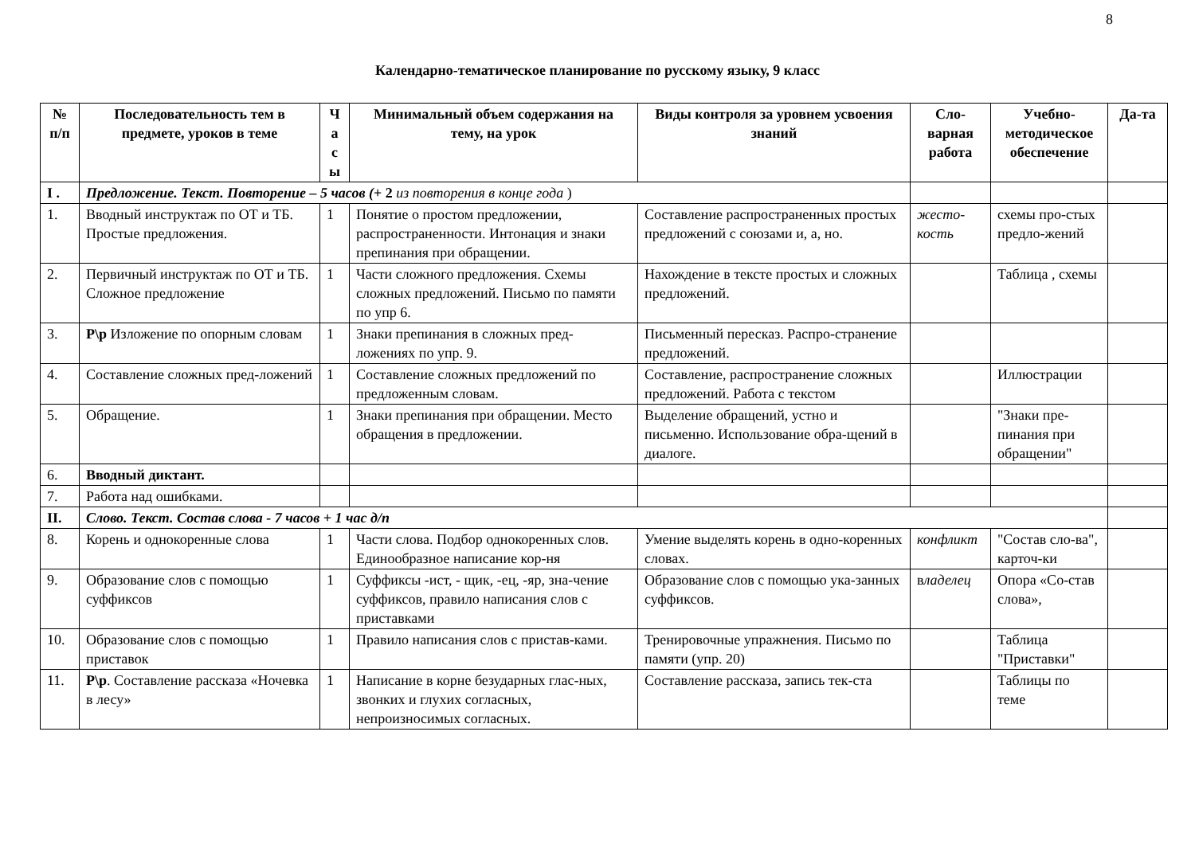8
Календарно-тематическое планирование по русскому языку, 9 класс
| № п/п | Последовательность тем в предмете, уроков в теме | Ч а с ы | Минимальный объем содержания на тему, на урок | Виды контроля за уровнем усвоения знаний | Сло-варная работа | Учебно-методическое обеспечение | Да-та |
| --- | --- | --- | --- | --- | --- | --- | --- |
| I . | Предложение. Текст. Повторение – 5 часов ( + 2 из повторения в конце года ) | | | | | | |
| 1. | Вводный инструктаж по ОТ и ТБ. Простые предложения. | 1 | Понятие о простом предложении, распространенности. Интонация и знаки препинания при обращении. | Составление распространенных простых предложений с союзами и, а, но. | жесто-кость | схемы про-стых предло-жений | |
| 2. | Первичный инструктаж по ОТ и ТБ. Сложное предложение | 1 | Части сложного предложения. Схемы сложных предложений. Письмо по памяти по упр 6. | Нахождение в тексте простых и сложных предложений. | | Таблица , схемы | |
| 3. | Р\р Изложение по опорным словам | 1 | Знаки препинания в сложных пред-ложениях по упр. 9. | Письменный пересказ. Распро-странение предложений. | | | |
| 4. | Составление сложных пред-ложений | 1 | Составление сложных предложений по предложенным словам. | Составление, распространение сложных предложений. Работа с текстом | | Иллюстрации | |
| 5. | Обращение. | 1 | Знаки препинания при обращении. Место обращения в предложении. | Выделение обращений, устно и письменно. Использование обра-щений в диалоге. | | "Знаки пре-пинания при обращении" | |
| 6. | Вводный диктант. | | | | | | |
| 7. | Работа над ошибками. | | | | | | |
| II. | Слово. Текст. Состав слова - 7 часов + 1 час д/п | | | | | | |
| 8. | Корень и однокоренные слова | 1 | Части слова. Подбор однокоренных слов. Единообразное написание кор-ня | Умение выделять корень в одно-коренных словах. | конфликт | "Состав сло-ва", карточ-ки | |
| 9. | Образование слов с помощью суффиксов | 1 | Суффиксы -ист, - щик, -ец, -яр, зна-чение суффиксов, правило написания слов с приставками | Образование слов с помощью ука-занных суффиксов. | в ладелец | Опора «Со-став слова», | |
| 10. | Образование слов с помощью приставок | 1 | Правило написания слов с пристав-ками. | Тренировочные упражнения. Письмо по памяти (упр. 20) | | Таблица "Приставки" | |
| 11. | Р\р . Составление рассказа «Ночевка в лесу» | 1 | Написание в корне безударных глас-ных, звонких и глухих согласных, непроизносимых согласных. | Составление рассказа, запись тек-ста | | Таблицы по теме | |